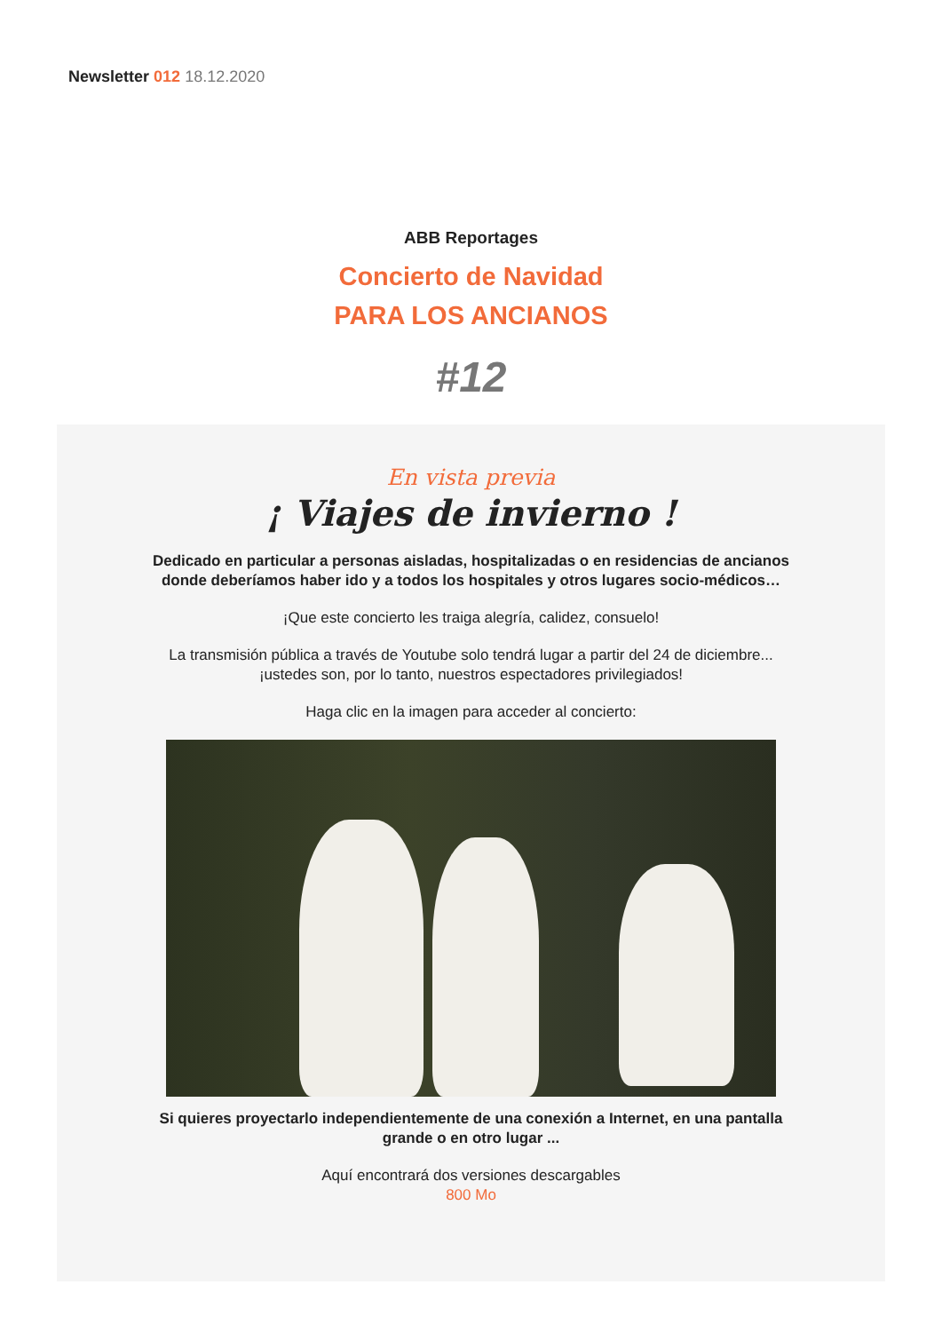Newsletter 012 18.12.2020
ABB Reportages
Concierto de Navidad
PARA LOS ANCIANOS
#12
En vista previa
¡ Viajes de invierno !
Dedicado en particular a personas aisladas, hospitalizadas o en residencias de ancianos donde deberíamos haber ido y a todos los hospitales y otros lugares socio-médicos…
¡Que este concierto les traiga alegría, calidez, consuelo!
La transmisión pública a través de Youtube solo tendrá lugar a partir del 24 de diciembre...
¡ustedes son, por lo tanto, nuestros espectadores privilegiados!
Haga clic en la imagen para acceder al concierto:
Si quieres proyectarlo independientemente de una conexión a Internet, en una pantalla grande o en otro lugar ...
Aquí encontrará dos versiones descargables
800 Mo